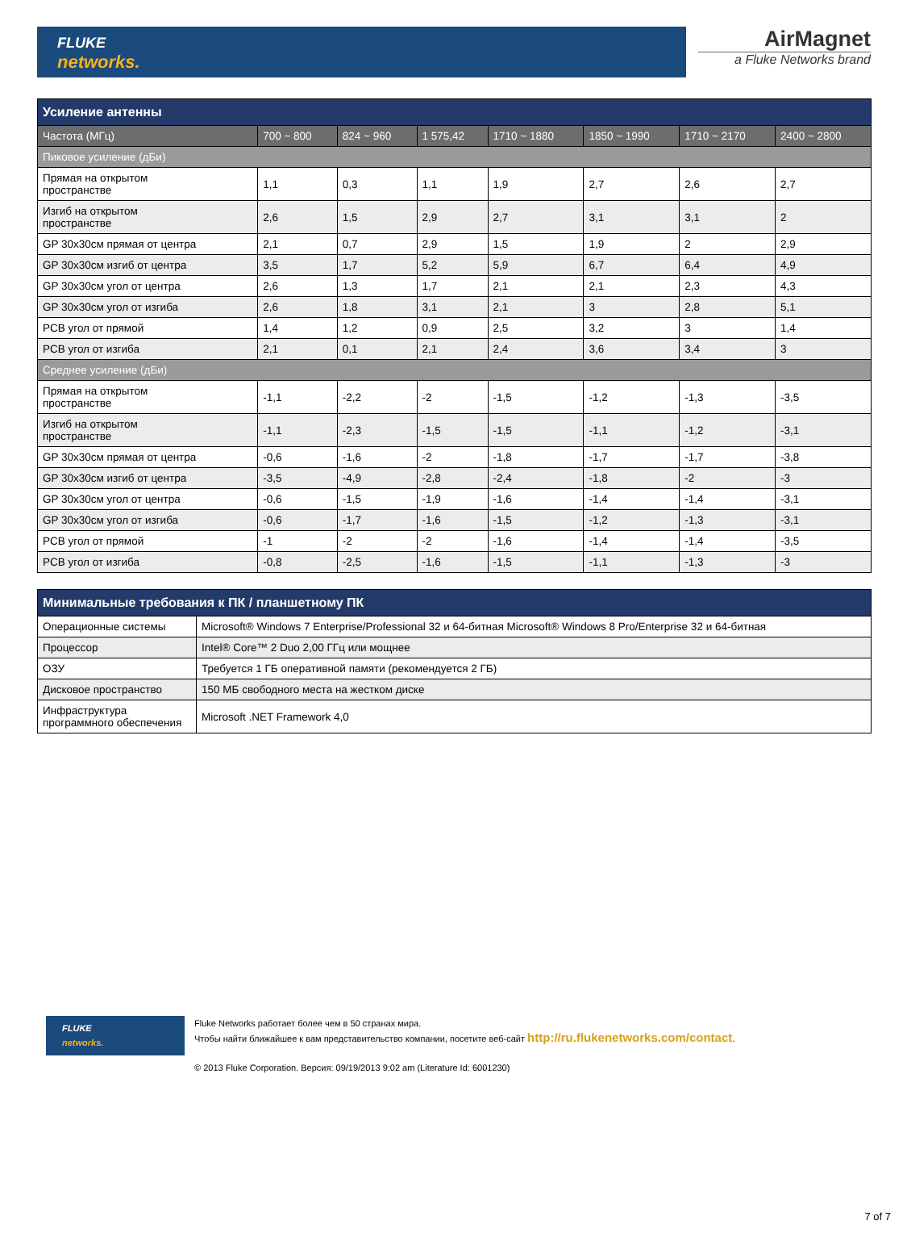FLUKE
networks.
AirMagnet
a Fluke Networks brand
| Усиление антенны | | | | | | | |
| Частота (МГц) | 700 ~ 800 | 824 ~ 960 | 1 575,42 | 1710 ~ 1880 | 1850 ~ 1990 | 1710 ~ 2170 | 2400 ~ 2800 |
| Пиковое усиление (дБи) | | | | | | | |
| Прямая на открытом пространстве | 1,1 | 0,3 | 1,1 | 1,9 | 2,7 | 2,6 | 2,7 |
| Изгиб на открытом пространстве | 2,6 | 1,5 | 2,9 | 2,7 | 3,1 | 3,1 | 2 |
| GP 30x30см прямая от центра | 2,1 | 0,7 | 2,9 | 1,5 | 1,9 | 2 | 2,9 |
| GP 30x30см изгиб от центра | 3,5 | 1,7 | 5,2 | 5,9 | 6,7 | 6,4 | 4,9 |
| GP 30x30см угол от центра | 2,6 | 1,3 | 1,7 | 2,1 | 2,1 | 2,3 | 4,3 |
| GP 30x30см угол от изгиба | 2,6 | 1,8 | 3,1 | 2,1 | 3 | 2,8 | 5,1 |
| PCB угол от прямой | 1,4 | 1,2 | 0,9 | 2,5 | 3,2 | 3 | 1,4 |
| PCB угол от изгиба | 2,1 | 0,1 | 2,1 | 2,4 | 3,6 | 3,4 | 3 |
| Среднее усиление (дБи) | | | | | | | |
| Прямая на открытом пространстве | -1,1 | -2,2 | -2 | -1,5 | -1,2 | -1,3 | -3,5 |
| Изгиб на открытом пространстве | -1,1 | -2,3 | -1,5 | -1,5 | -1,1 | -1,2 | -3,1 |
| GP 30x30см прямая от центра | -0,6 | -1,6 | -2 | -1,8 | -1,7 | -1,7 | -3,8 |
| GP 30x30см изгиб от центра | -3,5 | -4,9 | -2,8 | -2,4 | -1,8 | -2 | -3 |
| GP 30x30см угол от центра | -0,6 | -1,5 | -1,9 | -1,6 | -1,4 | -1,4 | -3,1 |
| GP 30x30см угол от изгиба | -0,6 | -1,7 | -1,6 | -1,5 | -1,2 | -1,3 | -3,1 |
| PCB угол от прямой | -1 | -2 | -2 | -1,6 | -1,4 | -1,4 | -3,5 |
| PCB угол от изгиба | -0,8 | -2,5 | -1,6 | -1,5 | -1,1 | -1,3 | -3 |
| Минимальные требования к ПК / планшетному ПК | |
| Операционные системы | Microsoft® Windows 7 Enterprise/Professional 32 и 64-битная Microsoft® Windows 8 Pro/Enterprise 32 и 64-битная |
| Процессор | Intel® Core™ 2 Duo 2,00 ГГц или мощнее |
| ОЗУ | Требуется 1 ГБ оперативной памяти (рекомендуется 2 ГБ) |
| Дисковое пространство | 150 МБ свободного места на жестком диске |
| Инфраструктура программного обеспечения | Microsoft .NET Framework 4,0 |
FLUKE
networks.
Fluke Networks работает более чем в 50 странах мира.
Чтобы найти ближайшее к вам представительство компании, посетите веб-сайт http://ru.flukenetworks.com/contact.
© 2013 Fluke Corporation. Версия: 09/19/2013 9:02 am (Literature Id: 6001230)
7 of 7